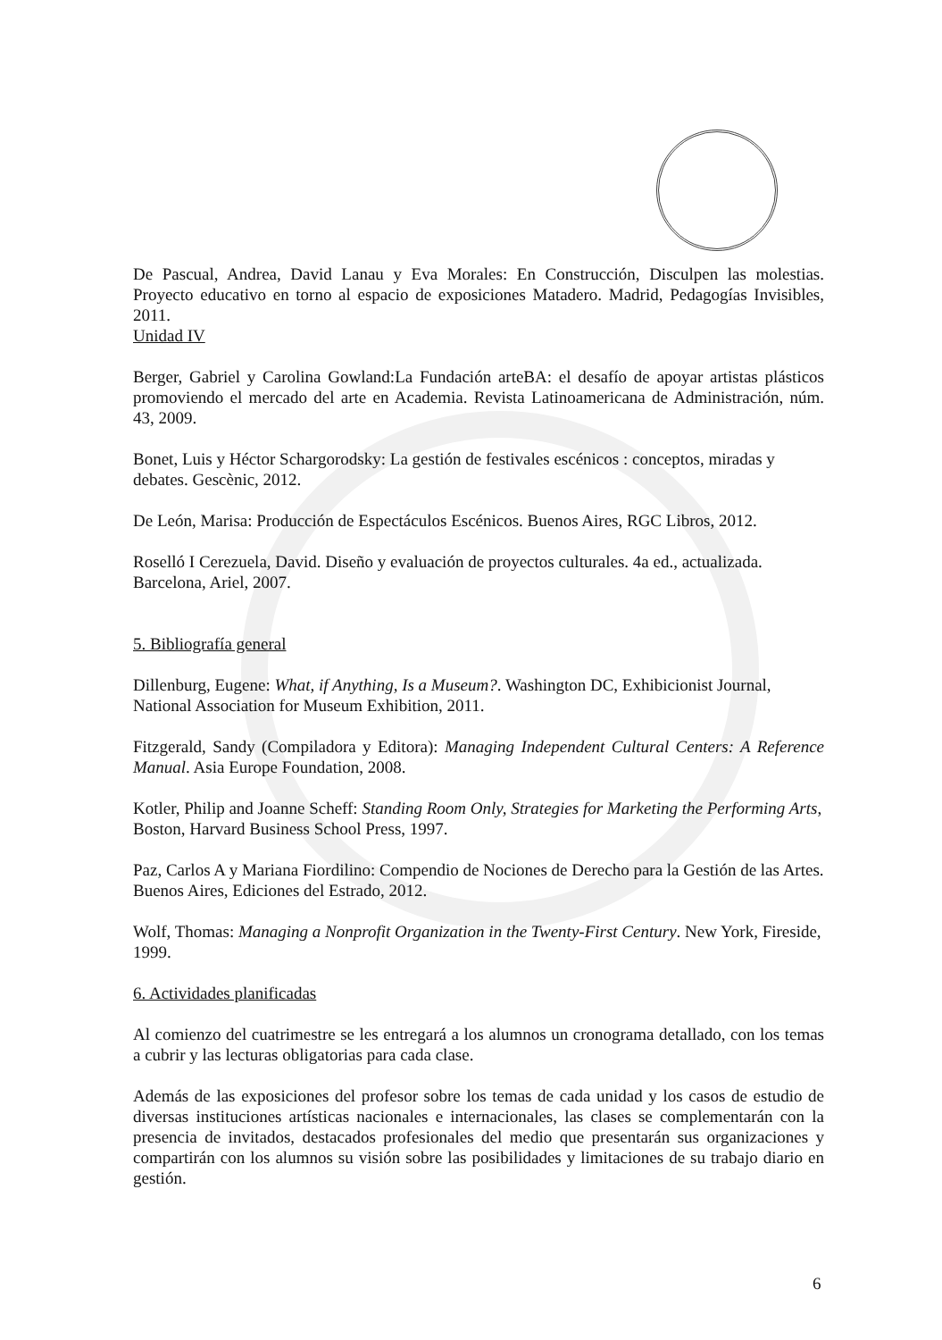De Pascual, Andrea, David Lanau y Eva Morales: En Construcción, Disculpen las molestias. Proyecto educativo en torno al espacio de exposiciones Matadero. Madrid, Pedagogías Invisibles, 2011.
Unidad IV
Berger, Gabriel y Carolina Gowland:La Fundación arteBA: el desafío de apoyar artistas plásticos promoviendo el mercado del arte en Academia. Revista Latinoamericana de Administración, núm. 43, 2009.
Bonet, Luis y Héctor Schargorodsky: La gestión de festivales escénicos : conceptos, miradas y debates. Gescènic, 2012.
De León, Marisa: Producción de Espectáculos Escénicos. Buenos Aires, RGC Libros, 2012.
Roselló I Cerezuela, David. Diseño y evaluación de proyectos culturales. 4a ed., actualizada. Barcelona, Ariel, 2007.
5. Bibliografía general
Dillenburg, Eugene: What, if Anything, Is a Museum?. Washington DC, Exhibicionist Journal, National Association for Museum Exhibition, 2011.
Fitzgerald, Sandy (Compiladora y Editora): Managing Independent Cultural Centers: A Reference Manual. Asia Europe Foundation, 2008.
Kotler, Philip and Joanne Scheff: Standing Room Only, Strategies for Marketing the Performing Arts, Boston, Harvard Business School Press, 1997.
Paz, Carlos A y Mariana Fiordilino: Compendio de Nociones de Derecho para la Gestión de las Artes. Buenos Aires, Ediciones del Estrado, 2012.
Wolf, Thomas: Managing a Nonprofit Organization in the Twenty-First Century. New York, Fireside, 1999.
6. Actividades planificadas
Al comienzo del cuatrimestre se les entregará a los alumnos un cronograma detallado, con los temas a cubrir y las lecturas obligatorias para cada clase.
Además de las exposiciones del profesor sobre los temas de cada unidad y los casos de estudio de diversas instituciones artísticas nacionales e internacionales, las clases se complementarán con la presencia de invitados, destacados profesionales del medio que presentarán sus organizaciones y compartirán con los alumnos su visión sobre las posibilidades y limitaciones de su trabajo diario en gestión.
6